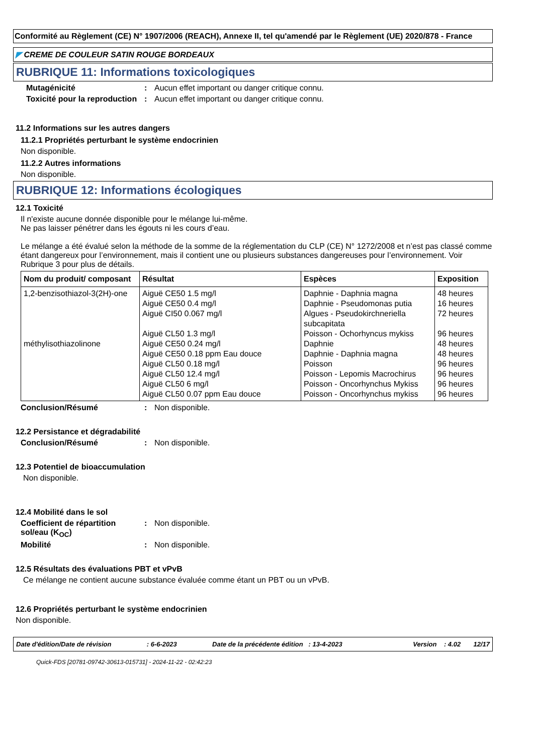Conformité au Règlement (CE) N° 1907/2006 (REACH), Annexe II, tel qu'amendé par le Règlement (UE) 2020/878 - France
◤ CREME DE COULEUR SATIN ROUGE BORDEAUX
RUBRIQUE 11: Informations toxicologiques
Mutagénicité : Aucun effet important ou danger critique connu.
Toxicité pour la reproduction
: Aucun effet important ou danger critique connu.
11.2 Informations sur les autres dangers
11.2.1 Propriétés perturbant le système endocrinien
Non disponible.
11.2.2 Autres informations
Non disponible.
RUBRIQUE 12: Informations écologiques
12.1 Toxicité
Il n'existe aucune donnée disponible pour le mélange lui-même.
Ne pas laisser pénétrer dans les égouts ni les cours d’eau.
Le mélange a été évalué selon la méthode de la somme de la réglementation du CLP (CE) N° 1272/2008 et n’est pas classé comme étant dangereux pour l’environnement, mais il contient une ou plusieurs substances dangereuses pour l’environnement. Voir Rubrique 3 pour plus de détails.
| Nom du produit/ composant | Résultat | Espèces | Exposition |
| --- | --- | --- | --- |
| 1,2-benzisothiazol-3(2H)-one méthylisothiazolinone | Aiguë CE50 1.5 mg/l Aiguë CE50 0.4 mg/l Aiguë CI50 0.067 mg/l Aiguë CL50 1.3 mg/l Aiguë CE50 0.24 mg/l Aiguë CE50 0.18 ppm Eau douce Aiguë CL50 0.18 mg/l Aiguë CL50 12.4 mg/l Aiguë CL50 6 mg/l Aiguë CL50 0.07 ppm Eau douce | Daphnie - Daphnia magna Daphnie - Pseudomonas putia Algues - Pseudokirchneriella subcapitata Poisson - Ochorhyncus mykiss Daphnie Daphnie - Daphnia magna Poisson Poisson - Lepomis Macrochirus Poisson - Oncorhynchus Mykiss Poisson - Oncorhynchus mykiss | 48 heures 16 heures 72 heures 96 heures 48 heures 48 heures 96 heures 96 heures 96 heures 96 heures |
Conclusion/Résumé : Non disponible.
12.2 Persistance et dégradabilité
Conclusion/Résumé : Non disponible.
12.3 Potentiel de bioaccumulation
Non disponible.
12.4 Mobilité dans le sol
Coefficient de répartition sol/eau (K<sub>OC</sub>)
: Non disponible.
Mobilité : Non disponible.
12.5 Résultats des évaluations PBT et vPvB
Ce mélange ne contient aucune substance évaluée comme étant un PBT ou un vPvB.
12.6 Propriétés perturbant le système endocrinien
Non disponible.
Date d'édition/Date de révision: 6-6-2023 Date de la précédente édition : 13-4-2023 Version : 4.02 12/17
Quick-FDS [20781-09742-30613-015731] - 2024-11-22 - 02:42:23